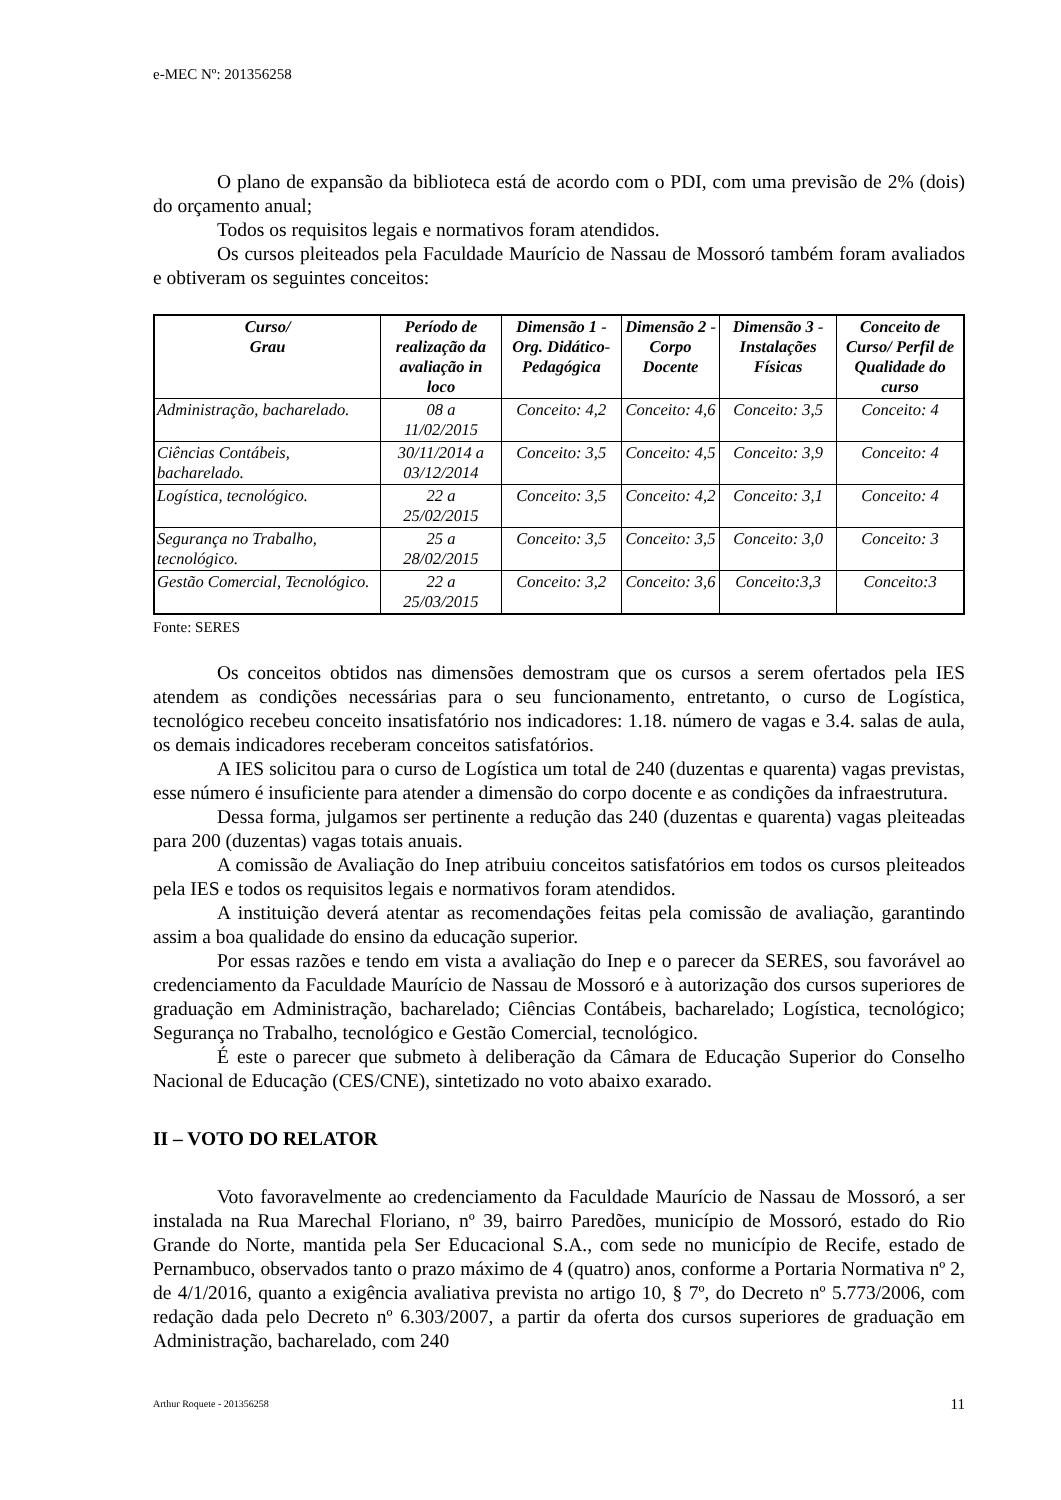e-MEC Nº: 201356258
O plano de expansão da biblioteca está de acordo com o PDI, com uma previsão de 2% (dois) do orçamento anual;
Todos os requisitos legais e normativos foram atendidos.
Os cursos pleiteados pela Faculdade Maurício de Nassau de Mossoró também foram avaliados e obtiveram os seguintes conceitos:
| Curso/ Grau | Período de realização da avaliação in loco | Dimensão 1 - Org. Didático-Pedagógica | Dimensão 2 - Corpo Docente | Dimensão 3 - Instalações Físicas | Conceito de Curso/ Perfil de Qualidade do curso |
| --- | --- | --- | --- | --- | --- |
| Administração, bacharelado. | 08 a 11/02/2015 | Conceito: 4,2 | Conceito: 4,6 | Conceito: 3,5 | Conceito: 4 |
| Ciências Contábeis, bacharelado. | 30/11/2014 a 03/12/2014 | Conceito: 3,5 | Conceito: 4,5 | Conceito: 3,9 | Conceito: 4 |
| Logística, tecnológico. | 22 a 25/02/2015 | Conceito: 3,5 | Conceito: 4,2 | Conceito: 3,1 | Conceito: 4 |
| Segurança no Trabalho, tecnológico. | 25 a 28/02/2015 | Conceito: 3,5 | Conceito: 3,5 | Conceito: 3,0 | Conceito: 3 |
| Gestão Comercial, Tecnológico. | 22 a 25/03/2015 | Conceito: 3,2 | Conceito: 3,6 | Conceito:3,3 | Conceito:3 |
Fonte: SERES
Os conceitos obtidos nas dimensões demostram que os cursos a serem ofertados pela IES atendem as condições necessárias para o seu funcionamento, entretanto, o curso de Logística, tecnológico recebeu conceito insatisfatório nos indicadores: 1.18. número de vagas e 3.4. salas de aula, os demais indicadores receberam conceitos satisfatórios.
A IES solicitou para o curso de Logística um total de 240 (duzentas e quarenta) vagas previstas, esse número é insuficiente para atender a dimensão do corpo docente e as condições da infraestrutura.
Dessa forma, julgamos ser pertinente a redução das 240 (duzentas e quarenta) vagas pleiteadas para 200 (duzentas) vagas totais anuais.
A comissão de Avaliação do Inep atribuiu conceitos satisfatórios em todos os cursos pleiteados pela IES e todos os requisitos legais e normativos foram atendidos.
A instituição deverá atentar as recomendações feitas pela comissão de avaliação, garantindo assim a boa qualidade do ensino da educação superior.
Por essas razões e tendo em vista a avaliação do Inep e o parecer da SERES, sou favorável ao credenciamento da Faculdade Maurício de Nassau de Mossoró e à autorização dos cursos superiores de graduação em Administração, bacharelado; Ciências Contábeis, bacharelado; Logística, tecnológico; Segurança no Trabalho, tecnológico e Gestão Comercial, tecnológico.
É este o parecer que submeto à deliberação da Câmara de Educação Superior do Conselho Nacional de Educação (CES/CNE), sintetizado no voto abaixo exarado.
II – VOTO DO RELATOR
Voto favoravelmente ao credenciamento da Faculdade Maurício de Nassau de Mossoró, a ser instalada na Rua Marechal Floriano, nº 39, bairro Paredões, município de Mossoró, estado do Rio Grande do Norte, mantida pela Ser Educacional S.A., com sede no município de Recife, estado de Pernambuco, observados tanto o prazo máximo de 4 (quatro) anos, conforme a Portaria Normativa nº 2, de 4/1/2016, quanto a exigência avaliativa prevista no artigo 10, § 7º, do Decreto nº 5.773/2006, com redação dada pelo Decreto nº 6.303/2007, a partir da oferta dos cursos superiores de graduação em Administração, bacharelado, com 240
Arthur Roquete - 201356258 11